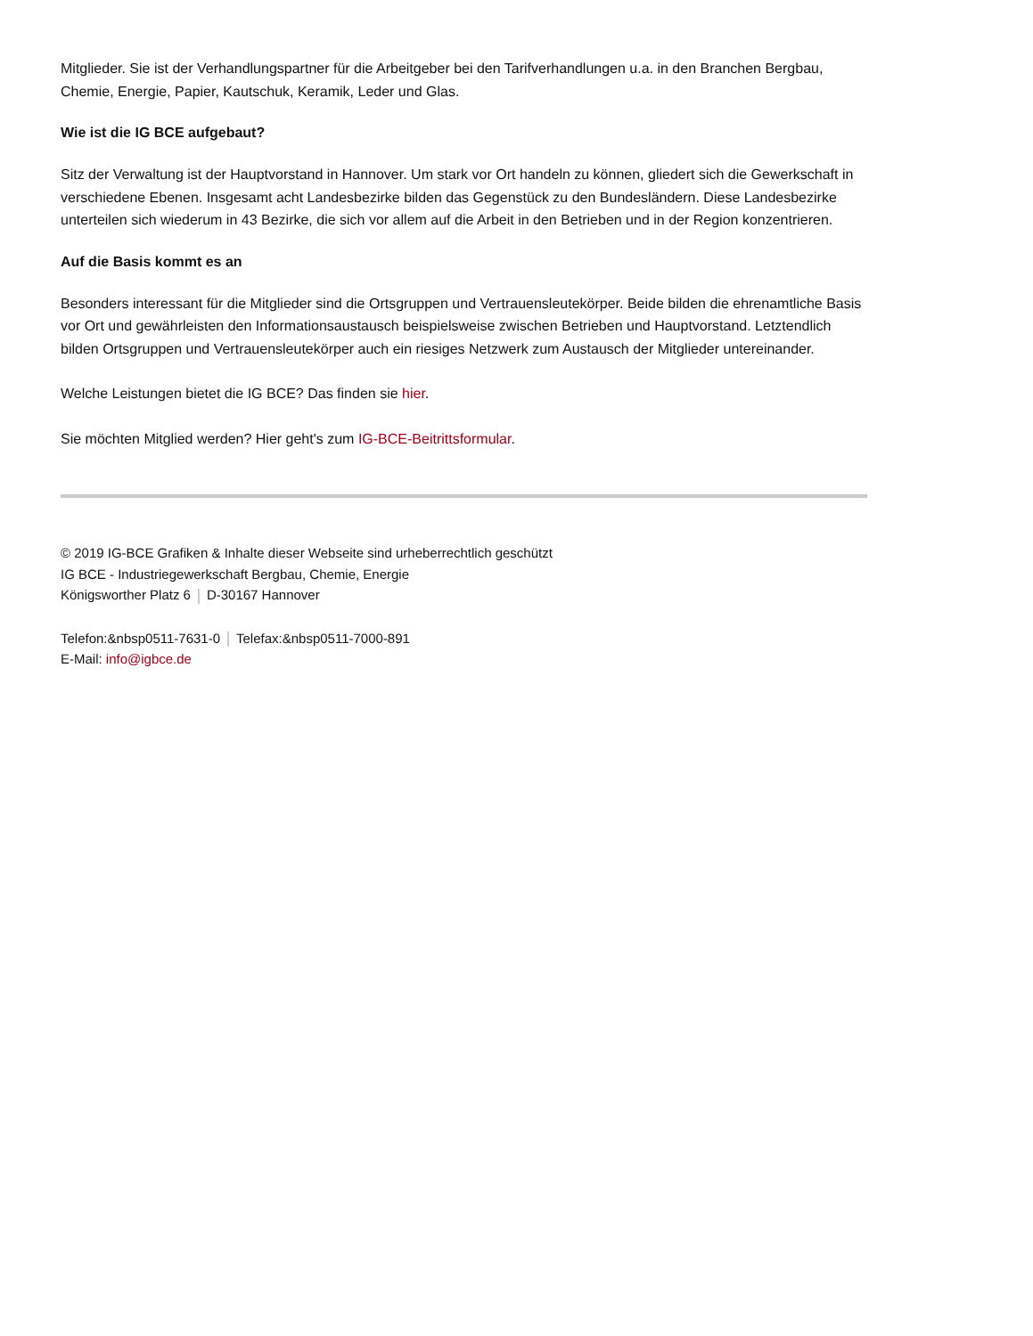Mitglieder. Sie ist der Verhandlungspartner für die Arbeitgeber bei den Tarifverhandlungen u.a. in den Branchen Bergbau, Chemie, Energie, Papier, Kautschuk, Keramik, Leder und Glas.
Wie ist die IG BCE aufgebaut?
Sitz der Verwaltung ist der Hauptvorstand in Hannover. Um stark vor Ort handeln zu können, gliedert sich die Gewerkschaft in verschiedene Ebenen. Insgesamt acht Landesbezirke bilden das Gegenstück zu den Bundesländern. Diese Landesbezirke unterteilen sich wiederum in 43 Bezirke, die sich vor allem auf die Arbeit in den Betrieben und in der Region konzentrieren.
Auf die Basis kommt es an
Besonders interessant für die Mitglieder sind die Ortsgruppen und Vertrauensleutekörper. Beide bilden die ehrenamtliche Basis vor Ort und gewährleisten den Informationsaustausch beispielsweise zwischen Betrieben und Hauptvorstand. Letztendlich bilden Ortsgruppen und Vertrauensleutekörper auch ein riesiges Netzwerk zum Austausch der Mitglieder untereinander.
Welche Leistungen bietet die IG BCE? Das finden sie hier.
Sie möchten Mitglied werden? Hier geht's zum IG-BCE-Beitrittsformular.
© 2019 IG-BCE Grafiken & Inhalte dieser Webseite sind urheberrechtlich geschützt
IG BCE - Industriegewerkschaft Bergbau, Chemie, Energie
Königsworther Platz 6 D-30167 Hannover
Telefon:&nbsp0511-7631-0 Telefax:&nbsp0511-7000-891
E-Mail: info@igbce.de